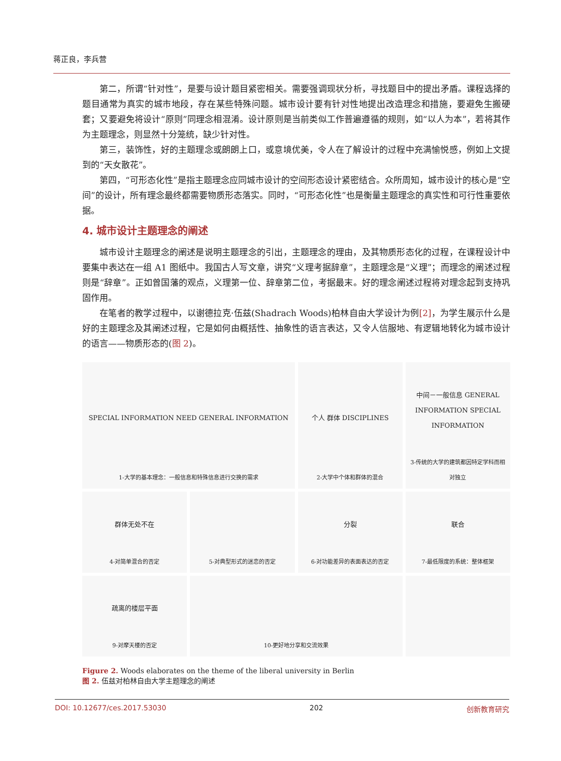蒋正良，李兵营
第二，所谓“针对性”，是要与设计题目紧密相关。需要强调现状分析，寻找题目中的提出矛盾。课程选择的题目通常为真实的城市地段，存在某些特殊问题。城市设计要有针对性地提出改造理念和措施，要避免生搬硬套；又要避免将设计“原则”同理念相混淆。设计原则是当前类似工作普遍遵循的规则，如“以人为本”，若将其作为主题理念，则显然十分笼统，缺少针对性。
第三，装饰性，好的主题理念或朗朗上口，或意境优美，令人在了解设计的过程中充满愉悦感，例如上文提到的“天女散花”。
第四，“可形态化性”是指主题理念应同城市设计的空间形态设计紧密结合。众所周知，城市设计的核心是“空间”的设计，所有理念最终都需要物质形态落实。同时，“可形态化性”也是衡量主题理念的真实性和可行性重要依据。
4. 城市设计主题理念的阐述
城市设计主题理念的阐述是说明主题理念的引出，主题理念的理由，及其物质形态化的过程，在课程设计中要集中表达在一组 A1 图纸中。我国古人写文章，讲究“义理考据辞章”，主题理念是“义理”；而理念的阐述过程则是“辞章”。正如曾国藩的观点，义理第一位、辞章第二位，考据最末。好的理念阐述过程将对理念起到支持巩固作用。
在笔者的教学过程中，以谢德拉克·伍兹(Shadrach Woods)柏林自由大学设计为例[2]，为学生展示什么是好的主题理念及其阐述过程，它是如何由概括性、抽象性的语言表达，又令人信服地、有逻辑地转化为城市设计的语言——物质形态的(图 2)。
SPECIAL INFORMATION NEED GENERAL INFORMATION
1-大学的基本理念：一般信息和特殊信息进行交换的需求
个人 群体 DISCIPLINES
2-大学中个体和群体的混合
中间－一般信息 GENERAL INFORMATION SPECIAL INFORMATION
3-传统的大学的建筑都因特定学科而相对独立
群体无处不在
4-对简单混合的否定
5-对典型形式的迷恋的否定
分裂
6-对功能差异的表面表达的否定
联合
7-最低限度的系统：整体框架
疏离的楼层平面
9-对摩天楼的否定
10-更好地分享和交流效果
Figure 2. Woods elaborates on the theme of the liberal university in Berlin
图 2. 伍兹对柏林自由大学主题理念的阐述
DOI: 10.12677/ces.2017.53030 202 创新教育研究